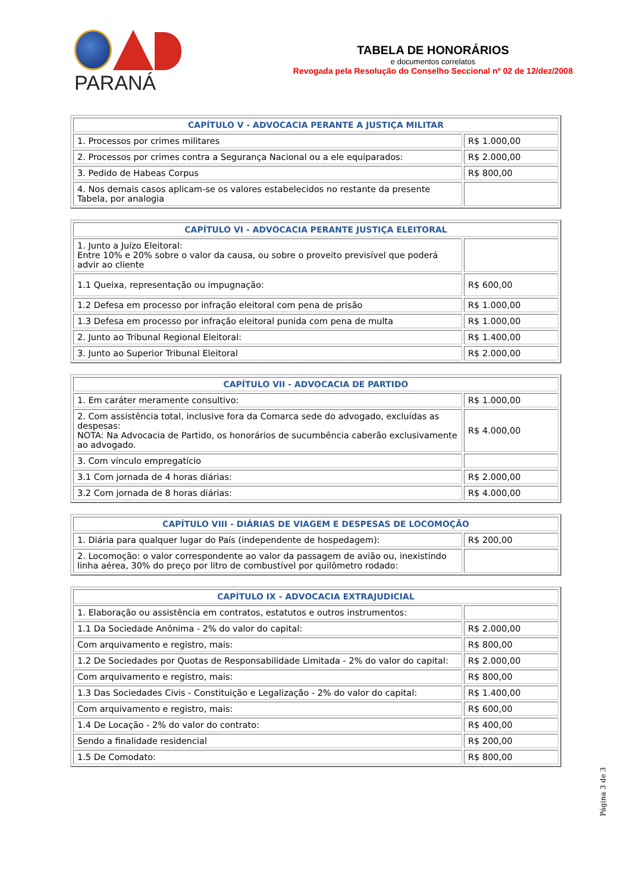PARANÁ
TABELA DE HONORÁRIOS
e documentos correlatos
Revogada pela Resolução do Conselho Seccional nº 02 de 12/dez/2008
| CAPÍTULO V - ADVOCACIA PERANTE A JUSTIÇA MILITAR | |
| --- | --- |
| 1. Processos por crimes militares | R$ 1.000,00 |
| 2. Processos por crimes contra a Segurança Nacional ou a ele equiparados: | R$ 2.000,00 |
| 3. Pedido de Habeas Corpus | R$ 800,00 |
| 4. Nos demais casos aplicam-se os valores estabelecidos no restante da presente Tabela, por analogia | |
| CAPÍTULO VI - ADVOCACIA PERANTE JUSTIÇA ELEITORAL | |
| --- | --- |
| 1. Junto a Juízo Eleitoral: Entre 10% e 20% sobre o valor da causa, ou sobre o proveito previsível que poderá advir ao cliente | |
| 1.1 Queixa, representação ou impugnação: | R$ 600,00 |
| 1.2 Defesa em processo por infração eleitoral com pena de prisão | R$ 1.000,00 |
| 1.3 Defesa em processo por infração eleitoral punida com pena de multa | R$ 1.000,00 |
| 2. Junto ao Tribunal Regional Eleitoral: | R$ 1.400,00 |
| 3. Junto ao Superior Tribunal Eleitoral | R$ 2.000,00 |
| CAPÍTULO VII - ADVOCACIA DE PARTIDO | |
| --- | --- |
| 1. Em caráter meramente consultivo: | R$ 1.000,00 |
| 2. Com assistência total, inclusive fora da Comarca sede do advogado, excluídas as despesas: NOTA: Na Advocacia de Partido, os honorários de sucumbência caberão exclusivamente ao advogado. | R$ 4.000,00 |
| 3. Com vínculo empregatício | |
| 3.1 Com jornada de 4 horas diárias: | R$ 2.000,00 |
| 3.2 Com jornada de 8 horas diárias: | R$ 4.000,00 |
| CAPÍTULO VIII - DIÁRIAS DE VIAGEM E DESPESAS DE LOCOMOÇÃO | |
| --- | --- |
| 1. Diária para qualquer lugar do País (independente de hospedagem): | R$ 200,00 |
| 2. Locomoção: o valor correspondente ao valor da passagem de avião ou, inexistindo linha aérea, 30% do preço por litro de combustível por quilômetro rodado: | |
| CAPÍTULO IX - ADVOCACIA EXTRAJUDICIAL | |
| --- | --- |
| 1. Elaboração ou assistência em contratos, estatutos e outros instrumentos: | |
| 1.1 Da Sociedade Anônima - 2% do valor do capital: | R$ 2.000,00 |
| Com arquivamento e registro, mais: | R$ 800,00 |
| 1.2 De Sociedades por Quotas de Responsabilidade Limitada - 2% do valor do capital: | R$ 2.000,00 |
| Com arquivamento e registro, mais: | R$ 800,00 |
| 1.3 Das Sociedades Civis - Constituição e Legalização - 2% do valor do capital: | R$ 1.400,00 |
| Com arquivamento e registro, mais: | R$ 600,00 |
| 1.4 De Locação - 2% do valor do contrato: | R$ 400,00 |
| Sendo a finalidade residencial | R$ 200,00 |
| 1.5 De Comodato: | R$ 800,00 |
Página 3 de 3